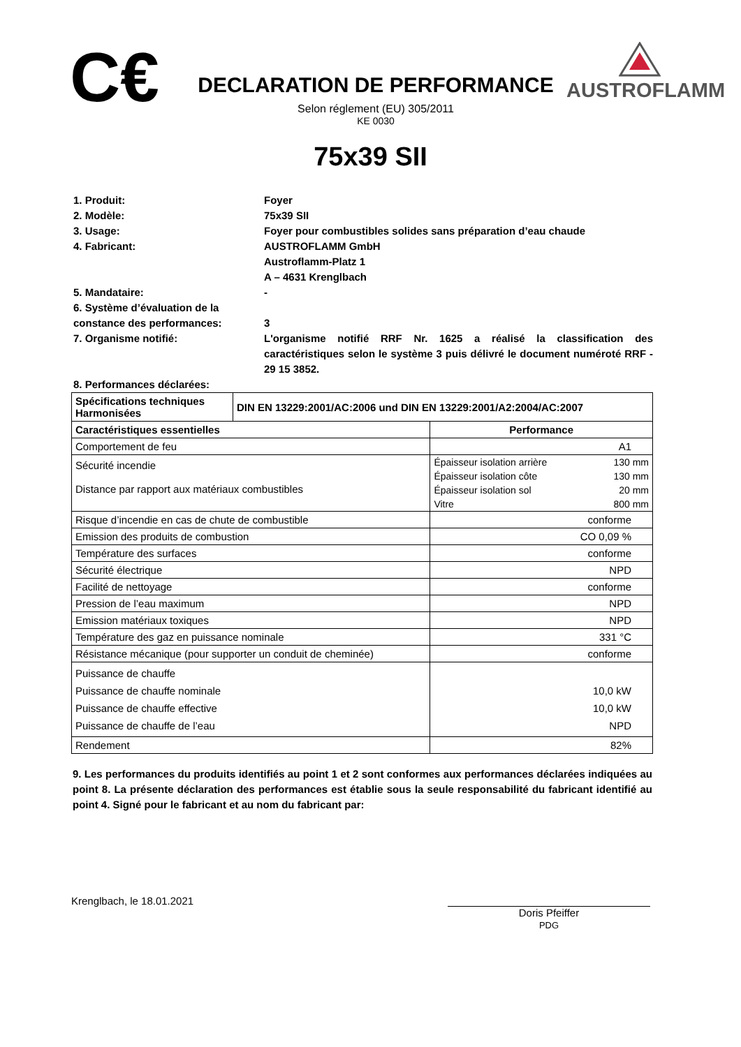C€
DECLARATION DE PERFORMANCE
Selon réglement (EU) 305/2011
KE 0030
AUSTROFLAMM
75x39 SII
1. Produit: Foyer
2. Modèle: 75x39 SII
3. Usage: Foyer pour combustibles solides sans préparation d’eau chaude
4. Fabricant: AUSTROFLAMM GmbH
Austroflamm-Platz 1
A – 4631 Krenglbach
5. Mandataire: -
6. Système d’évaluation de la constance des performances:
3
7. Organisme notifié: L'organisme notifié RRF Nr. 1625 a réalisé la classification des caractéristiques selon le système 3 puis délivré le document numéroté RRF - 29 15 3852.
8. Performances déclarées:
| Spécifications techniques Harmonisées | DIN EN 13229:2001/AC:2006 und DIN EN 13229:2001/A2:2004/AC:2007 | |
| --- | --- | --- |
| Caractéristiques essentielles | | Performance |
| Comportement de feu | | A1 |
| Sécurité incendie Distance par rapport aux matériaux combustibles | | / Épaisseur isolation arrière / 130 mm / / Épaisseur isolation côte / 130 mm / / Épaisseur isolation sol / 20 mm / / Vitre / 800 mm / |
| Risque d’incendie en cas de chute de combustible | | conforme |
| Emission des produits de combustion | | CO 0,09 % |
| Température des surfaces | | conforme |
| Sécurité électrique | | NPD |
| Facilité de nettoyage | | conforme |
| Pression de l’eau maximum | | NPD |
| Emission matériaux toxiques | | NPD |
| Température des gaz en puissance nominale | | 331 °C |
| Résistance mécanique (pour supporter un conduit de cheminée) | | conforme |
| Puissance de chauffe Puissance de chauffe nominale Puissance de chauffe effective Puissance de chauffe de l’eau | | 10,0 kW 10,0 kW NPD |
| Rendement | | 82% |
9. Les performances du produits identifiés au point 1 et 2 sont conformes aux performances déclarées indiquées au point 8. La présente déclaration des performances est établie sous la seule responsabilité du fabricant identifié au point 4. Signé pour le fabricant et au nom du fabricant par:
Krenglbach, le 18.01.2021
Doris Pfeiffer
PDG